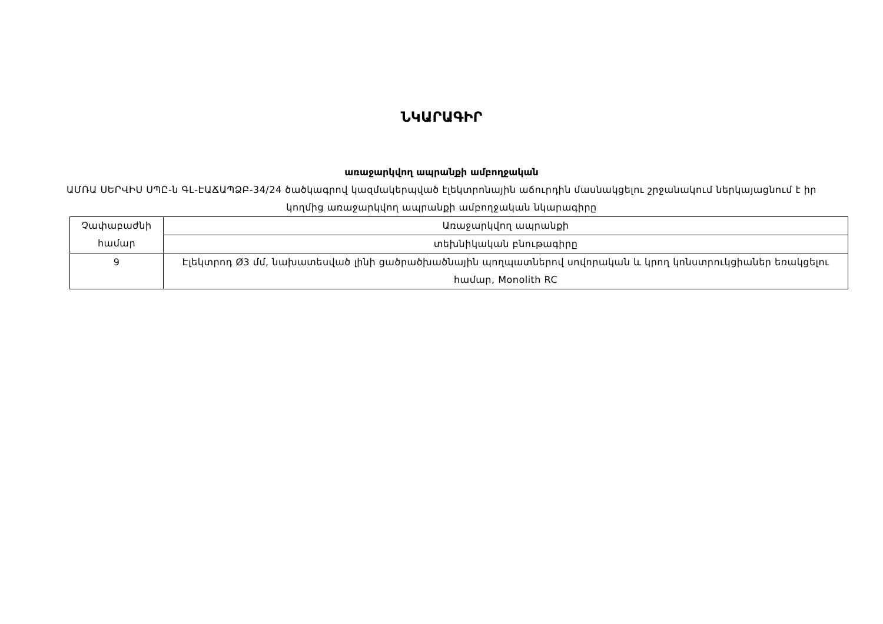ՆԿԱՐԱԳԻՐ
առաջարկվող ապրանքի ամբողջական
ԱՄՌԱ ՍԵՐՎԻՍ ՍՊԸ-ն ԳԼ-ԷԱՃԱՊՁԲ-34/24 ծածկագրով կազմակերպված էլեկտրոնային աճուրդին մասնակցելու շրջանակում ներկայացնում է իր կողմից առաջարկվող ապրանքի ամբողջական նկարագիրը
| Չափաբաժնի համար | Առաջարկվող ապրանքի |
| | տեխնիկական բնութագիրը |
| 9 | Էլեկտրոդ Ø3 մմ, նախատեսված լինի ցածրածխածնային պողպատներով սովորական և կրող կոնստրուկցիաներ եռակցելու համար, Monolith RC |